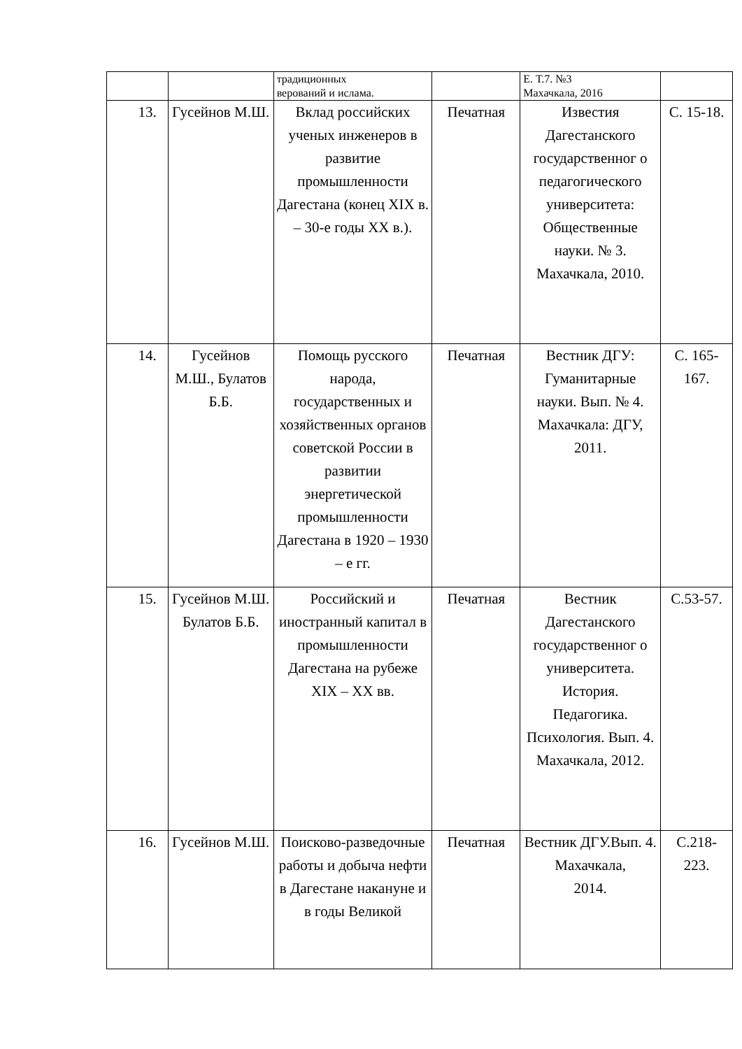| | | традиционных верований и ислама. | | Е. Т.7. №3 Махачкала, 2016 | |
| 13. | Гусейнов М.Ш. | Вклад российских ученых инженеров в развитие промышленности Дагестана (конец XIX в. – 30-е годы XX в.). | Печатная | Известия Дагестанского государственног о педагогического университета: Общественные науки. № 3. Махачкала, 2010. | С. 15-18. |
| 14. | Гусейнов М.Ш., Булатов Б.Б. | Помощь русского народа, государственных и хозяйственных органов советской России в развитии энергетической промышленности Дагестана в 1920 – 1930 – е гг. | Печатная | Вестник ДГУ: Гуманитарные науки. Вып. № 4. Махачкала: ДГУ, 2011. | С. 165-167. |
| 15. | Гусейнов М.Ш. Булатов Б.Б. | Российский и иностранный капитал в промышленности Дагестана на рубеже XIX – XX вв. | Печатная | Вестник Дагестанского государственног о университета. История. Педагогика. Психология. Вып. 4. Махачкала, 2012. | С.53-57. |
| 16. | Гусейнов М.Ш. | Поисково-разведочные работы и добыча нефти в Дагестане накануне и в годы Великой | Печатная | Вестник ДГУ.Вып. 4. Махачкала, 2014. | С.218-223. |